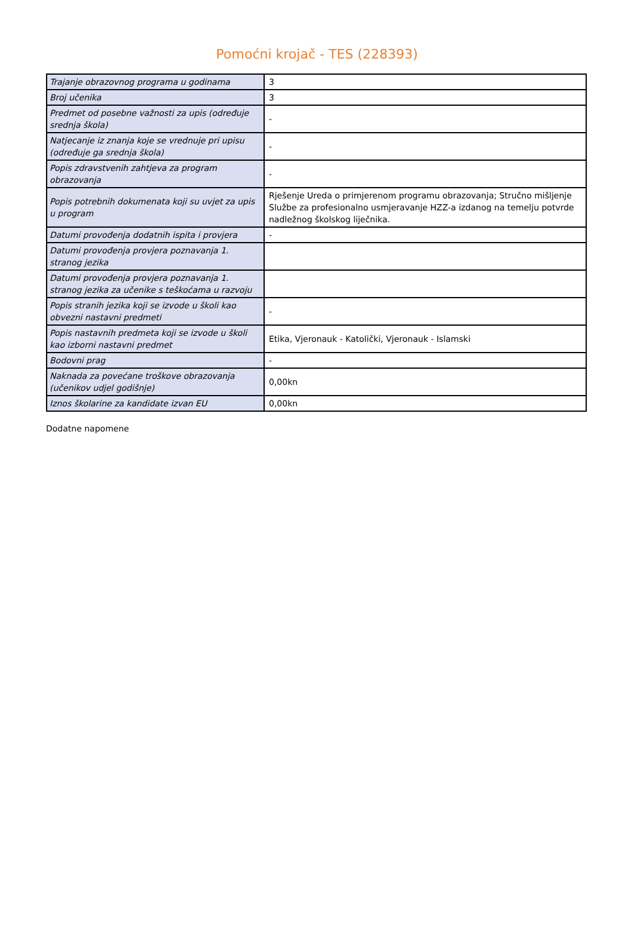Pomoćni krojač - TES (228393)
| Trajanje obrazovnog programa u godinama | 3 |
| Broj učenika | 3 |
| Predmet od posebne važnosti za upis (određuje srednja škola) | - |
| Natjecanje iz znanja koje se vrednuje pri upisu (određuje ga srednja škola) | - |
| Popis zdravstvenih zahtjeva za program obrazovanja | - |
| Popis potrebnih dokumenata koji su uvjet za upis u program | Rješenje Ureda o primjerenom programu obrazovanja; Stručno mišljenje Službe za profesionalno usmjeravanje HZZ-a izdanog na temelju potvrde nadležnog školskog liječnika. |
| Datumi provođenja dodatnih ispita i provjera | - |
| Datumi provođenja provjera poznavanja 1. stranog jezika | |
| Datumi provođenja provjera poznavanja 1. stranog jezika za učenike s teškoćama u razvoju | |
| Popis stranih jezika koji se izvode u školi kao obvezni nastavni predmeti | - |
| Popis nastavnih predmeta koji se izvode u školi kao izborni nastavni predmet | Etika, Vjeronauk - Katolički, Vjeronauk - Islamski |
| Bodovni prag | - |
| Naknada za povećane troškove obrazovanja (učenikov udjel godišnje) | 0,00kn |
| Iznos školarine za kandidate izvan EU | 0,00kn |
Dodatne napomene